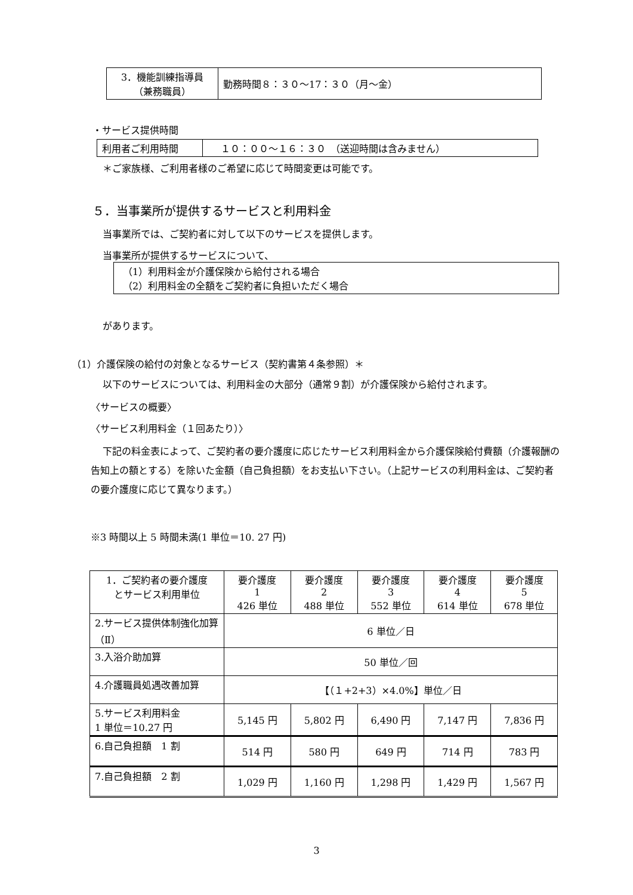| 3．機能訓練指導員 （兼務職員） | 勤務時間８：３０～17：３０（月～金） |
・サービス提供時間
| 利用者ご利用時間 | １０：００～１６：３０ （送迎時間は含みません） |
＊ご家族様、ご利用者様のご希望に応じて時間変更は可能です。
５．当事業所が提供するサービスと利用料金
当事業所では、ご契約者に対して以下のサービスを提供します。
当事業所が提供するサービスについて、
（1）利用料金が介護保険から給付される場合
（2）利用料金の全額をご契約者に負担いただく場合
があります。
（1）介護保険の給付の対象となるサービス（契約書第４条参照）＊
以下のサービスについては、利用料金の大部分（通常９割）が介護保険から給付されます。
〈サービスの概要〉
〈サービス利用料金（１回あたり）〉
下記の料金表によって、ご契約者の要介護度に応じたサービス利用料金から介護保険給付費額（介護報酬の告知上の額とする）を除いた金額（自己負担額）をお支払い下さい。（上記サービスの利用料金は、ご契約者の要介護度に応じて異なります。）
※3 時間以上 5 時間未満(1 単位＝10. 27 円)
| 1．ご契約者の要介護度 とサービス利用単位 | 要介護度 1 426 単位 | 要介護度 2 488 単位 | 要介護度 3 552 単位 | 要介護度 4 614 単位 | 要介護度 5 678 単位 |
| 2.サービス提供体制強化加算（Ⅱ） | 6 単位／日 | | | | |
| 3.入浴介助加算 | 50 単位／回 | | | | |
| 4.介護職員処遇改善加算 | 【（１+2+3）×4.0%】単位／日 | | | | |
| 5.サービス利用料金 1 単位＝10.27 円 | 5,145 円 | 5,802 円 | 6,490 円 | 7,147 円 | 7,836 円 |
| 6.自己負担額 1 割 | 514 円 | 580 円 | 649 円 | 714 円 | 783 円 |
| 7.自己負担額 2 割 | 1,029 円 | 1,160 円 | 1,298 円 | 1,429 円 | 1,567 円 |
3